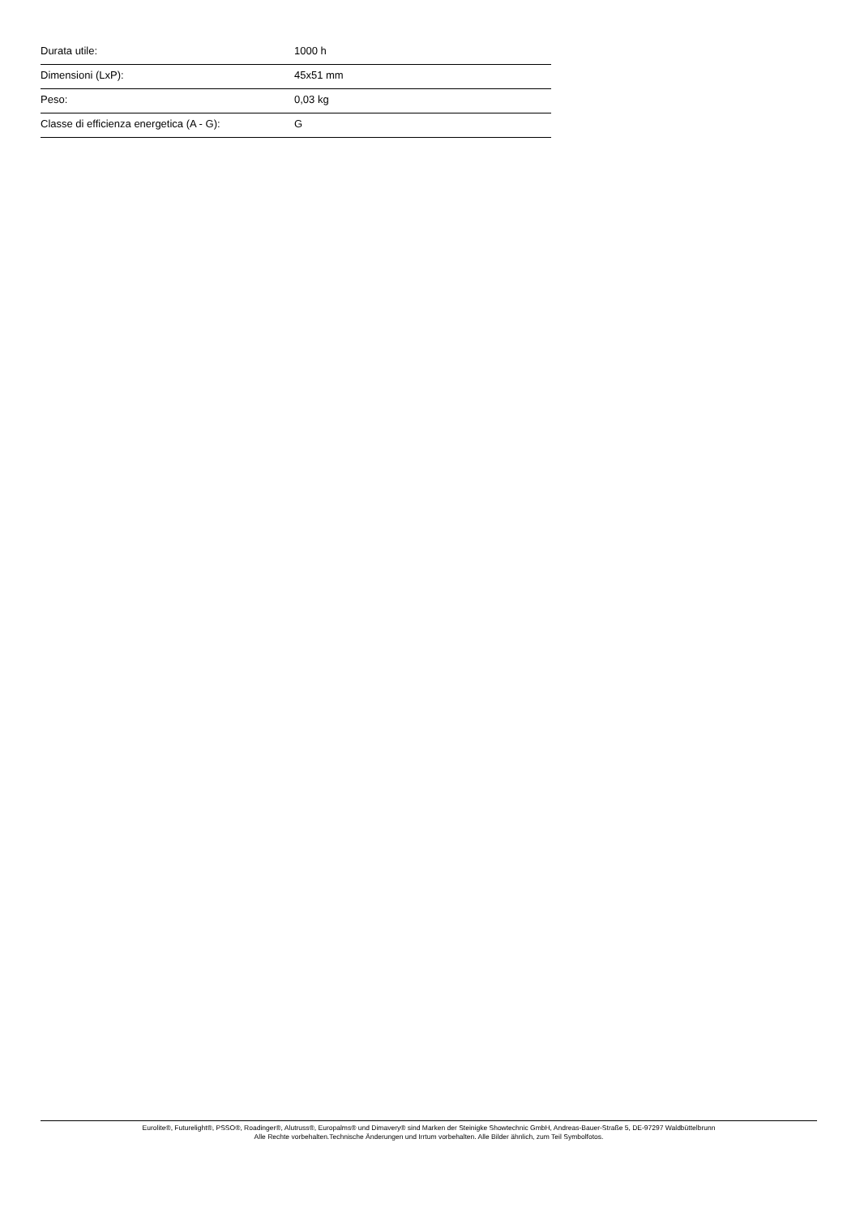| Durata utile: | 1000 h |
| Dimensioni (LxP): | 45x51 mm |
| Peso: | 0,03 kg |
| Classe di efficienza energetica (A - G): | G |
Eurolite®, Futurelight®, PSSO®, Roadinger®, Alutruss®, Europalms® und Dimavery® sind Marken der Steinigke Showtechnic GmbH, Andreas-Bauer-Straße 5, DE-97297 Waldbüttelbrunn
Alle Rechte vorbehalten.Technische Änderungen und Irrtum vorbehalten. Alle Bilder ähnlich, zum Teil Symbolfotos.